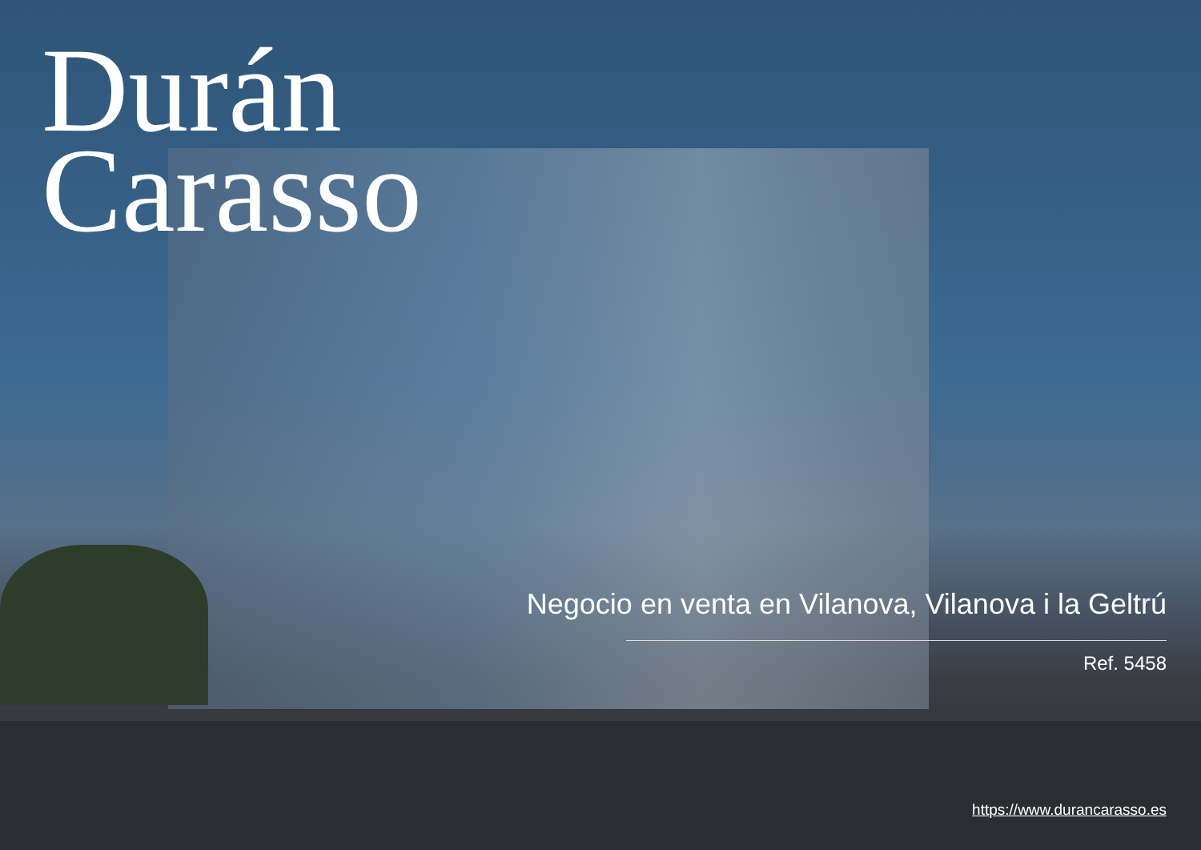Durán
Carasso
Negocio en venta en Vilanova, Vilanova i la Geltrú
Ref. 5458
https://www.durancarasso.es